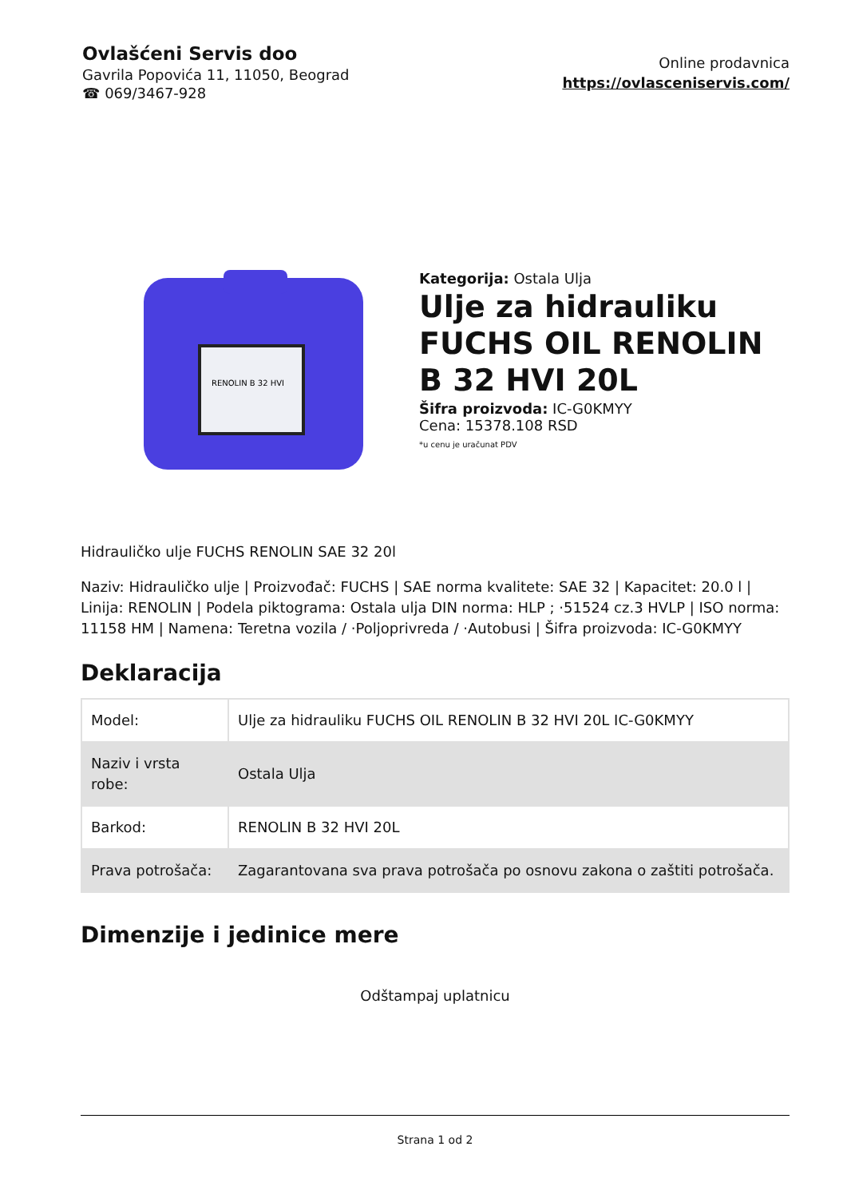Ovlašćeni Servis doo
Gavrila Popovića 11, 11050, Beograd
☎ 069/3467-928
Online prodavnica
https://ovlasceniservis.com/
RENOLIN B 32 HVI
Kategorija: Ostala Ulja
Ulje za hidrauliku FUCHS OIL RENOLIN B 32 HVI 20L
Šifra proizvoda: IC-G0KMYY
Cena: 15378.108 RSD
*u cenu je uračunat PDV
Hidrauličko ulje FUCHS RENOLIN SAE 32 20l
Naziv: Hidrauličko ulje | Proizvođač: FUCHS | SAE norma kvalitete: SAE 32 | Kapacitet: 20.0 l | Linija: RENOLIN | Podela piktograma: Ostala ulja DIN norma: HLP ; ·51524 cz.3 HVLP | ISO norma: 11158 HM | Namena: Teretna vozila / ·Poljoprivreda / ·Autobusi | Šifra proizvoda: IC-G0KMYY
Deklaracija
| Model: | Ulje za hidrauliku FUCHS OIL RENOLIN B 32 HVI 20L IC-G0KMYY |
| Naziv i vrsta robe: | Ostala Ulja |
| Barkod: | RENOLIN B 32 HVI 20L |
| Prava potrošača: | Zagarantovana sva prava potrošača po osnovu zakona o zaštiti potrošača. |
Dimenzije i jedinice mere
Odštampaj uplatnicu
Strana 1 od 2